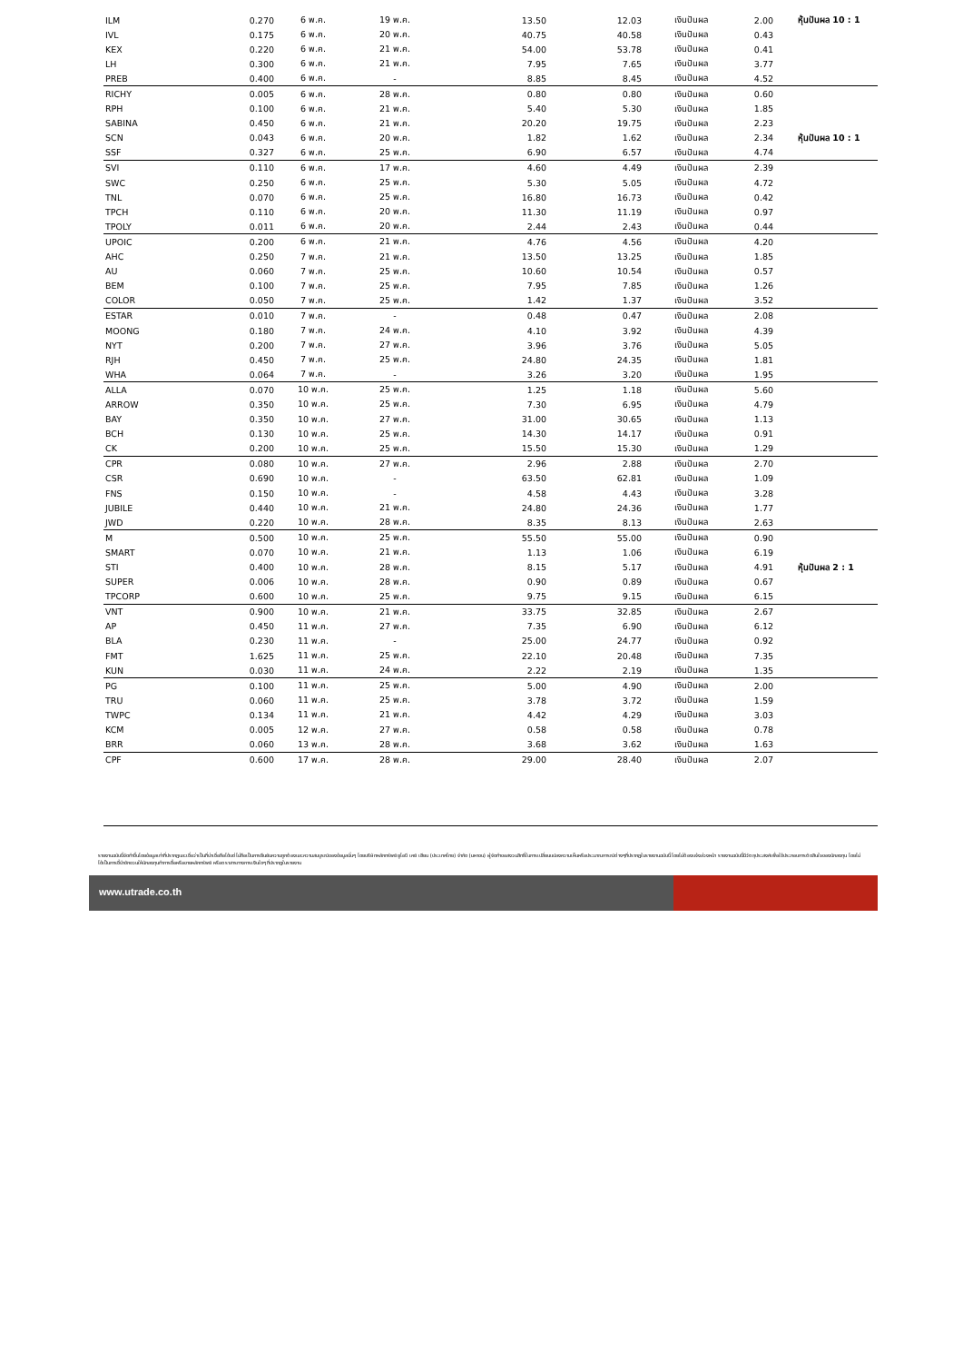| ILM | 0.270 | 6 พ.ค. | 19 พ.ค. | 13.50 | 12.03 | เงินปันผล | 2.00 | หุ้นปันผล 10 : 1 |
| IVL | 0.175 | 6 พ.ค. | 20 พ.ค. | 40.75 | 40.58 | เงินปันผล | 0.43 | |
| KEX | 0.220 | 6 พ.ค. | 21 พ.ค. | 54.00 | 53.78 | เงินปันผล | 0.41 | |
| LH | 0.300 | 6 พ.ค. | 21 พ.ค. | 7.95 | 7.65 | เงินปันผล | 3.77 | |
| PREB | 0.400 | 6 พ.ค. | - | 8.85 | 8.45 | เงินปันผล | 4.52 | |
| RICHY | 0.005 | 6 พ.ค. | 28 พ.ค. | 0.80 | 0.80 | เงินปันผล | 0.60 | |
| RPH | 0.100 | 6 พ.ค. | 21 พ.ค. | 5.40 | 5.30 | เงินปันผล | 1.85 | |
| SABINA | 0.450 | 6 พ.ค. | 21 พ.ค. | 20.20 | 19.75 | เงินปันผล | 2.23 | |
| SCN | 0.043 | 6 พ.ค. | 20 พ.ค. | 1.82 | 1.62 | เงินปันผล | 2.34 | หุ้นปันผล 10 : 1 |
| SSF | 0.327 | 6 พ.ค. | 25 พ.ค. | 6.90 | 6.57 | เงินปันผล | 4.74 | |
| SVI | 0.110 | 6 พ.ค. | 17 พ.ค. | 4.60 | 4.49 | เงินปันผล | 2.39 | |
| SWC | 0.250 | 6 พ.ค. | 25 พ.ค. | 5.30 | 5.05 | เงินปันผล | 4.72 | |
| TNL | 0.070 | 6 พ.ค. | 25 พ.ค. | 16.80 | 16.73 | เงินปันผล | 0.42 | |
| TPCH | 0.110 | 6 พ.ค. | 20 พ.ค. | 11.30 | 11.19 | เงินปันผล | 0.97 | |
| TPOLY | 0.011 | 6 พ.ค. | 20 พ.ค. | 2.44 | 2.43 | เงินปันผล | 0.44 | |
| UPOIC | 0.200 | 6 พ.ค. | 21 พ.ค. | 4.76 | 4.56 | เงินปันผล | 4.20 | |
| AHC | 0.250 | 7 พ.ค. | 21 พ.ค. | 13.50 | 13.25 | เงินปันผล | 1.85 | |
| AU | 0.060 | 7 พ.ค. | 25 พ.ค. | 10.60 | 10.54 | เงินปันผล | 0.57 | |
| BEM | 0.100 | 7 พ.ค. | 25 พ.ค. | 7.95 | 7.85 | เงินปันผล | 1.26 | |
| COLOR | 0.050 | 7 พ.ค. | 25 พ.ค. | 1.42 | 1.37 | เงินปันผล | 3.52 | |
| ESTAR | 0.010 | 7 พ.ค. | - | 0.48 | 0.47 | เงินปันผล | 2.08 | |
| MOONG | 0.180 | 7 พ.ค. | 24 พ.ค. | 4.10 | 3.92 | เงินปันผล | 4.39 | |
| NYT | 0.200 | 7 พ.ค. | 27 พ.ค. | 3.96 | 3.76 | เงินปันผล | 5.05 | |
| RJH | 0.450 | 7 พ.ค. | 25 พ.ค. | 24.80 | 24.35 | เงินปันผล | 1.81 | |
| WHA | 0.064 | 7 พ.ค. | - | 3.26 | 3.20 | เงินปันผล | 1.95 | |
| ALLA | 0.070 | 10 พ.ค. | 25 พ.ค. | 1.25 | 1.18 | เงินปันผล | 5.60 | |
| ARROW | 0.350 | 10 พ.ค. | 25 พ.ค. | 7.30 | 6.95 | เงินปันผล | 4.79 | |
| BAY | 0.350 | 10 พ.ค. | 27 พ.ค. | 31.00 | 30.65 | เงินปันผล | 1.13 | |
| BCH | 0.130 | 10 พ.ค. | 25 พ.ค. | 14.30 | 14.17 | เงินปันผล | 0.91 | |
| CK | 0.200 | 10 พ.ค. | 25 พ.ค. | 15.50 | 15.30 | เงินปันผล | 1.29 | |
| CPR | 0.080 | 10 พ.ค. | 27 พ.ค. | 2.96 | 2.88 | เงินปันผล | 2.70 | |
| CSR | 0.690 | 10 พ.ค. | - | 63.50 | 62.81 | เงินปันผล | 1.09 | |
| FNS | 0.150 | 10 พ.ค. | - | 4.58 | 4.43 | เงินปันผล | 3.28 | |
| JUBILE | 0.440 | 10 พ.ค. | 21 พ.ค. | 24.80 | 24.36 | เงินปันผล | 1.77 | |
| JWD | 0.220 | 10 พ.ค. | 28 พ.ค. | 8.35 | 8.13 | เงินปันผล | 2.63 | |
| M | 0.500 | 10 พ.ค. | 25 พ.ค. | 55.50 | 55.00 | เงินปันผล | 0.90 | |
| SMART | 0.070 | 10 พ.ค. | 21 พ.ค. | 1.13 | 1.06 | เงินปันผล | 6.19 | |
| STI | 0.400 | 10 พ.ค. | 28 พ.ค. | 8.15 | 5.17 | เงินปันผล | 4.91 | หุ้นปันผล 2 : 1 |
| SUPER | 0.006 | 10 พ.ค. | 28 พ.ค. | 0.90 | 0.89 | เงินปันผล | 0.67 | |
| TPCORP | 0.600 | 10 พ.ค. | 25 พ.ค. | 9.75 | 9.15 | เงินปันผล | 6.15 | |
| VNT | 0.900 | 10 พ.ค. | 21 พ.ค. | 33.75 | 32.85 | เงินปันผล | 2.67 | |
| AP | 0.450 | 11 พ.ค. | 27 พ.ค. | 7.35 | 6.90 | เงินปันผล | 6.12 | |
| BLA | 0.230 | 11 พ.ค. | - | 25.00 | 24.77 | เงินปันผล | 0.92 | |
| FMT | 1.625 | 11 พ.ค. | 25 พ.ค. | 22.10 | 20.48 | เงินปันผล | 7.35 | |
| KUN | 0.030 | 11 พ.ค. | 24 พ.ค. | 2.22 | 2.19 | เงินปันผล | 1.35 | |
| PG | 0.100 | 11 พ.ค. | 25 พ.ค. | 5.00 | 4.90 | เงินปันผล | 2.00 | |
| TRU | 0.060 | 11 พ.ค. | 25 พ.ค. | 3.78 | 3.72 | เงินปันผล | 1.59 | |
| TWPC | 0.134 | 11 พ.ค. | 21 พ.ค. | 4.42 | 4.29 | เงินปันผล | 3.03 | |
| KCM | 0.005 | 12 พ.ค. | 27 พ.ค. | 0.58 | 0.58 | เงินปันผล | 0.78 | |
| BRR | 0.060 | 13 พ.ค. | 28 พ.ค. | 3.68 | 3.62 | เงินปันผล | 1.63 | |
| CPF | 0.600 | 17 พ.ค. | 28 พ.ค. | 29.00 | 28.40 | เงินปันผล | 2.07 | |
รายงานฉบับนี้จัดทำขึ้นโดยข้อมูลเท่าที่ปรากฏและเชื่อว่าเป็นที่น่าเชื่อถือได้แต่ไม่ถือเป็นการยืนยันความถูกต้องและความสมบูรณ์ของข้อมูลนั้นๆ โดยบริษัทหลักทรัพย์ ยูโอบี เคย์ เฮียน (ประเทศไทย) จำกัด (มหาชน) ผู้จัดทำขอสงวนสิทธิ์ในการเปลี่ยนแปลงความเห็นหรือประมาณการณ์ต่างๆที่ปรากฏในรายงานฉบับนี้ โดยไม่ต้องแจ้งล่วงหน้า รายงานฉบับนี้มีวัตถุประสงค์เพื่อใช้ประกอบการตัดสินใจของนักลงทุน โดยไม่ได้เป็นการชี้นำชักชวนให้นักลงทุนทำการซื้อหรือขายหลักทรัพย์ หรือตราสารทางการเงินใดๆ ที่ปรากฏในรายงาน
www.utrade.co.th